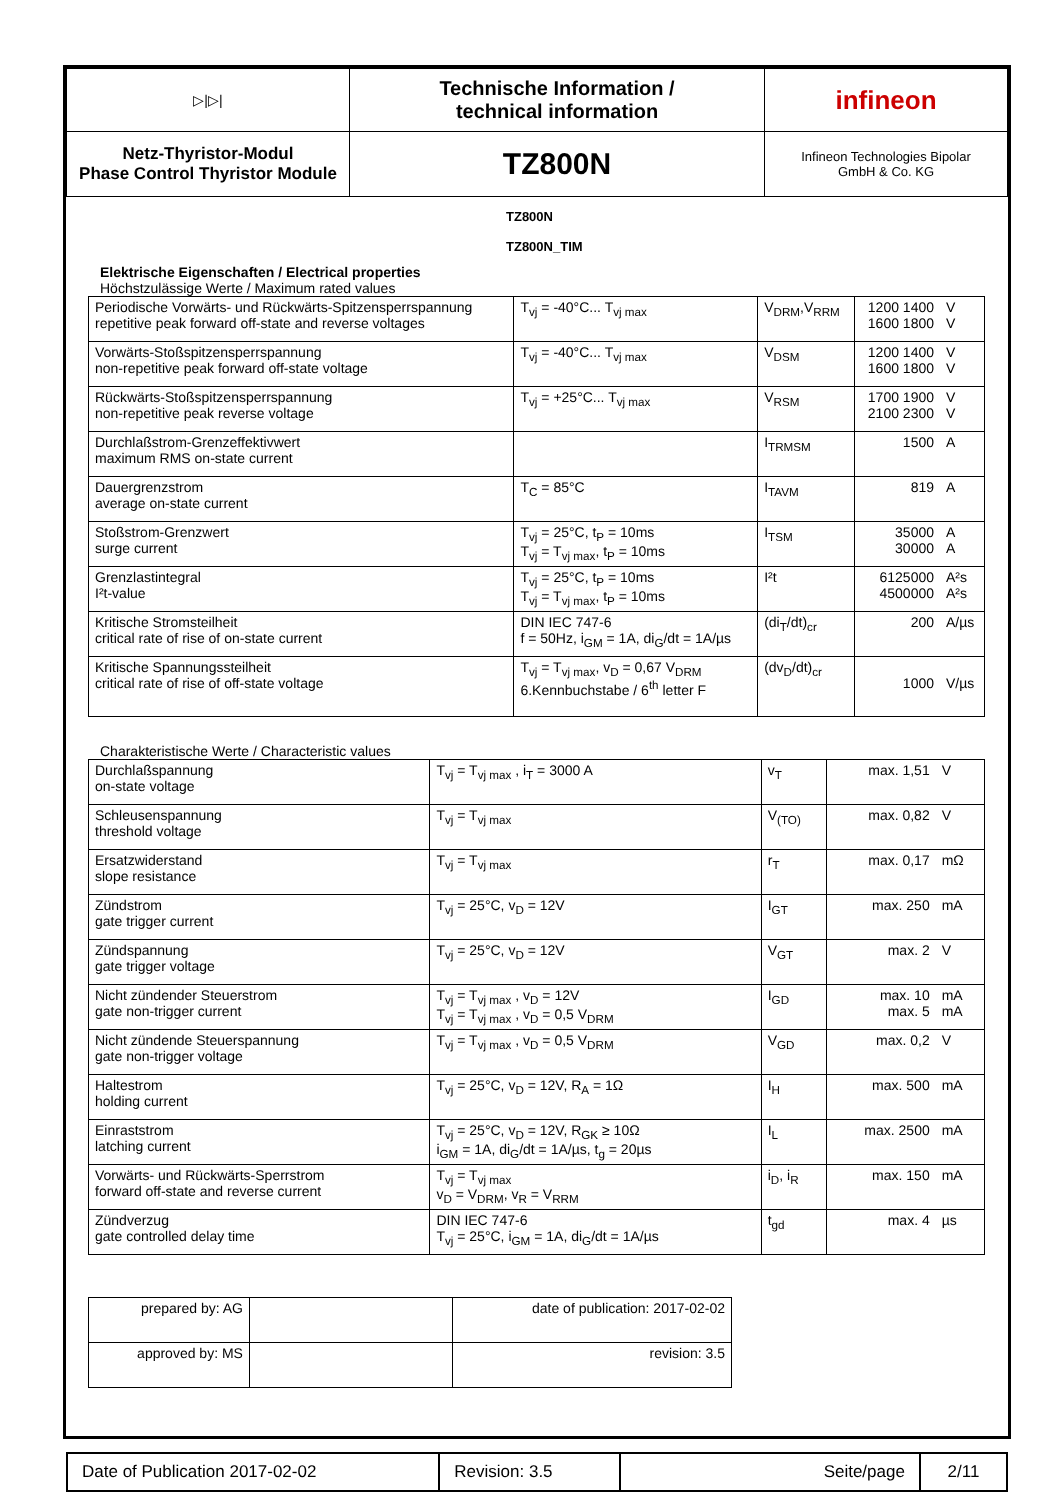| ▷/▷/ | Technische Information / technical information | infineon |
| Netz-Thyristor-Modul Phase Control Thyristor Module | TZ800N | Infineon Technologies Bipolar GmbH & Co. KG |
TZ800N
TZ800N_TIM
Elektrische Eigenschaften / Electrical properties
Höchstzulässige Werte / Maximum rated values
| Periodische Vorwärts- und Rückwärts-Spitzensperrspannung repetitive peak forward off-state and reverse voltages | T<sub>vj</sub> = -40°C... T<sub>vj max</sub> | V<sub>DRM</sub>,V<sub>RRM</sub> | 1200 1400 1600 1800 | V V |
| Vorwärts-Stoßspitzensperrspannung non-repetitive peak forward off-state voltage | T<sub>vj</sub> = -40°C... T<sub>vj max</sub> | V<sub>DSM</sub> | 1200 1400 1600 1800 | V V |
| Rückwärts-Stoßspitzensperrspannung non-repetitive peak reverse voltage | T<sub>vj</sub> = +25°C... T<sub>vj max</sub> | V<sub>RSM</sub> | 1700 1900 2100 2300 | V V |
| Durchlaßstrom-Grenzeffektivwert maximum RMS on-state current | | I<sub>TRMSM</sub> | 1500 | A |
| Dauergrenzstrom average on-state current | T<sub>C</sub> = 85°C | I<sub>TAVM</sub> | 819 | A |
| Stoßstrom-Grenzwert surge current | T<sub>vj</sub> = 25°C, t<sub>P</sub> = 10ms T<sub>vj</sub> = T<sub>vj max</sub>, t<sub>P</sub> = 10ms | I<sub>TSM</sub> | 35000 30000 | A A |
| Grenzlastintegral I²t-value | T<sub>vj</sub> = 25°C, t<sub>P</sub> = 10ms T<sub>vj</sub> = T<sub>vj max</sub>, t<sub>P</sub> = 10ms | I²t | 6125000 4500000 | A²s A²s |
| Kritische Stromsteilheit critical rate of rise of on-state current | DIN IEC 747-6 f = 50Hz, i<sub>GM</sub> = 1A, di<sub>G</sub>/dt = 1A/µs | (di<sub>T</sub>/dt)<sub>cr</sub> | 200 | A/µs |
| Kritische Spannungssteilheit critical rate of rise of off-state voltage | T<sub>vj</sub> = T<sub>vj max</sub>, v<sub>D</sub> = 0,67 V<sub>DRM</sub> 6.Kennbuchstabe / 6<sup>th</sup> letter F | (dv<sub>D</sub>/dt)<sub>cr</sub> | 1000 | V/µs |
Charakteristische Werte / Characteristic values
| Durchlaßspannung on-state voltage | T<sub>vj</sub> = T<sub>vj max</sub> , i<sub>T</sub> = 3000 A | v<sub>T</sub> | max. 1,51 | V |
| Schleusenspannung threshold voltage | T<sub>vj</sub> = T<sub>vj max</sub> | V<sub>(TO)</sub> | max. 0,82 | V |
| Ersatzwiderstand slope resistance | T<sub>vj</sub> = T<sub>vj max</sub> | r<sub>T</sub> | max. 0,17 | mΩ |
| Zündstrom gate trigger current | T<sub>vj</sub> = 25°C, v<sub>D</sub> = 12V | I<sub>GT</sub> | max. 250 | mA |
| Zündspannung gate trigger voltage | T<sub>vj</sub> = 25°C, v<sub>D</sub> = 12V | V<sub>GT</sub> | max. 2 | V |
| Nicht zündender Steuerstrom gate non-trigger current | T<sub>vj</sub> = T<sub>vj max</sub> , v<sub>D</sub> = 12V T<sub>vj</sub> = T<sub>vj max</sub> , v<sub>D</sub> = 0,5 V<sub>DRM</sub> | I<sub>GD</sub> | max. 10 max. 5 | mA mA |
| Nicht zündende Steuerspannung gate non-trigger voltage | T<sub>vj</sub> = T<sub>vj max</sub> , v<sub>D</sub> = 0,5 V<sub>DRM</sub> | V<sub>GD</sub> | max. 0,2 | V |
| Haltestrom holding current | T<sub>vj</sub> = 25°C, v<sub>D</sub> = 12V, R<sub>A</sub> = 1Ω | I<sub>H</sub> | max. 500 | mA |
| Einraststrom latching current | T<sub>vj</sub> = 25°C, v<sub>D</sub> = 12V, R<sub>GK</sub> ≥ 10Ω i<sub>GM</sub> = 1A, di<sub>G</sub>/dt = 1A/µs, t<sub>g</sub> = 20µs | I<sub>L</sub> | max. 2500 | mA |
| Vorwärts- und Rückwärts-Sperrstrom forward off-state and reverse current | T<sub>vj</sub> = T<sub>vj max</sub> v<sub>D</sub> = V<sub>DRM</sub>, v<sub>R</sub> = V<sub>RRM</sub> | i<sub>D</sub>, i<sub>R</sub> | max. 150 | mA |
| Zündverzug gate controlled delay time | DIN IEC 747-6 T<sub>vj</sub> = 25°C, i<sub>GM</sub> = 1A, di<sub>G</sub>/dt = 1A/µs | t<sub>gd</sub> | max. 4 | µs |
| prepared by: AG | | date of publication: 2017-02-02 |
| approved by: MS | | revision: 3.5 |
| Date of Publication 2017-02-02 | Revision: 3.5 | Seite/page | 2/11 |